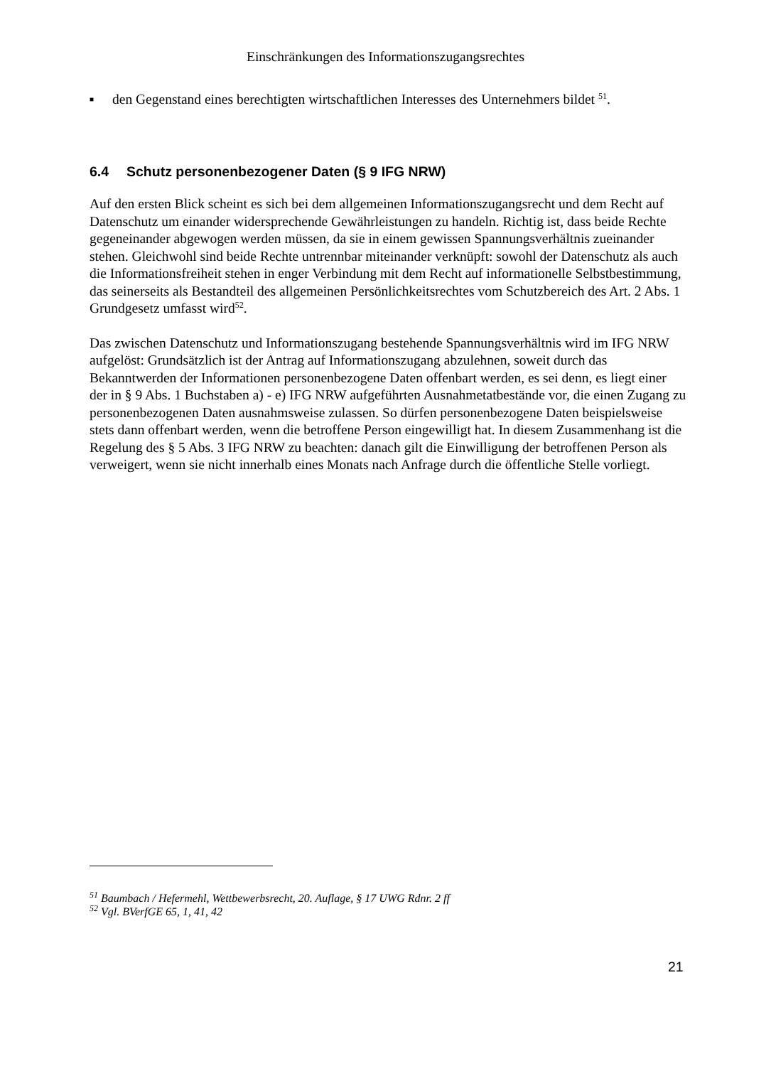Einschränkungen des Informationszugangsrechtes
■ den Gegenstand eines berechtigten wirtschaftlichen Interesses des Unternehmers bildet <sup>51</sup>.
6.4 Schutz personenbezogener Daten (§ 9 IFG NRW)
Auf den ersten Blick scheint es sich bei dem allgemeinen Informationszugangsrecht und dem Recht auf Datenschutz um einander widersprechende Gewährleistungen zu handeln. Richtig ist, dass beide Rechte gegeneinander abgewogen werden müssen, da sie in einem gewissen Spannungsverhältnis zueinander stehen. Gleichwohl sind beide Rechte untrennbar miteinander verknüpft: sowohl der Datenschutz als auch die Informationsfreiheit stehen in enger Verbindung mit dem Recht auf informationelle Selbstbestimmung, das seinerseits als Bestandteil des allgemeinen Persönlichkeitsrechtes vom Schutzbereich des Art. 2 Abs. 1 Grundgesetz umfasst wird<sup>52</sup>.
Das zwischen Datenschutz und Informationszugang bestehende Spannungsverhältnis wird im IFG NRW aufgelöst: Grundsätzlich ist der Antrag auf Informationszugang abzulehnen, soweit durch das Bekanntwerden der Informationen personenbezogene Daten offenbart werden, es sei denn, es liegt einer der in § 9 Abs. 1 Buchstaben a) - e) IFG NRW aufgeführten Ausnahmetatbestände vor, die einen Zugang zu personenbezogenen Daten ausnahmsweise zulassen. So dürfen personenbezogene Daten beispielsweise stets dann offenbart werden, wenn die betroffene Person eingewilligt hat. In diesem Zusammenhang ist die Regelung des § 5 Abs. 3 IFG NRW zu beachten: danach gilt die Einwilligung der betroffenen Person als verweigert, wenn sie nicht innerhalb eines Monats nach Anfrage durch die öffentliche Stelle vorliegt.
<sup>51</sup> Baumbach / Hefermehl, Wettbewerbsrecht, 20. Auflage, § 17 UWG Rdnr. 2 ff
<sup>52</sup> Vgl. BVerfGE 65, 1, 41, 42
21